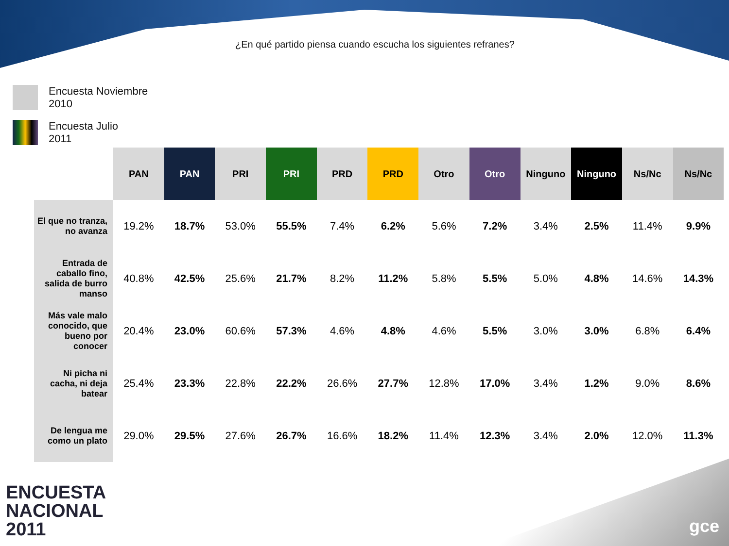¿En qué partido piensa cuando escucha los siguientes refranes?
Encuesta Noviembre
2010
Encuesta Julio
2011
| | PAN | PAN | PRI | PRI | PRD | PRD | Otro | Otro | Ninguno | Ninguno | Ns/Nc | Ns/Nc |
| El que no tranza, no avanza | 19.2% | 18.7% | 53.0% | 55.5% | 7.4% | 6.2% | 5.6% | 7.2% | 3.4% | 2.5% | 11.4% | 9.9% |
| Entrada de caballo fino, salida de burro manso | 40.8% | 42.5% | 25.6% | 21.7% | 8.2% | 11.2% | 5.8% | 5.5% | 5.0% | 4.8% | 14.6% | 14.3% |
| Más vale malo conocido, que bueno por conocer | 20.4% | 23.0% | 60.6% | 57.3% | 4.6% | 4.8% | 4.6% | 5.5% | 3.0% | 3.0% | 6.8% | 6.4% |
| Ni picha ni cacha, ni deja batear | 25.4% | 23.3% | 22.8% | 22.2% | 26.6% | 27.7% | 12.8% | 17.0% | 3.4% | 1.2% | 9.0% | 8.6% |
| De lengua me como un plato | 29.0% | 29.5% | 27.6% | 26.7% | 16.6% | 18.2% | 11.4% | 12.3% | 3.4% | 2.0% | 12.0% | 11.3% |
ENCUESTA
NACIONAL
2011
gce